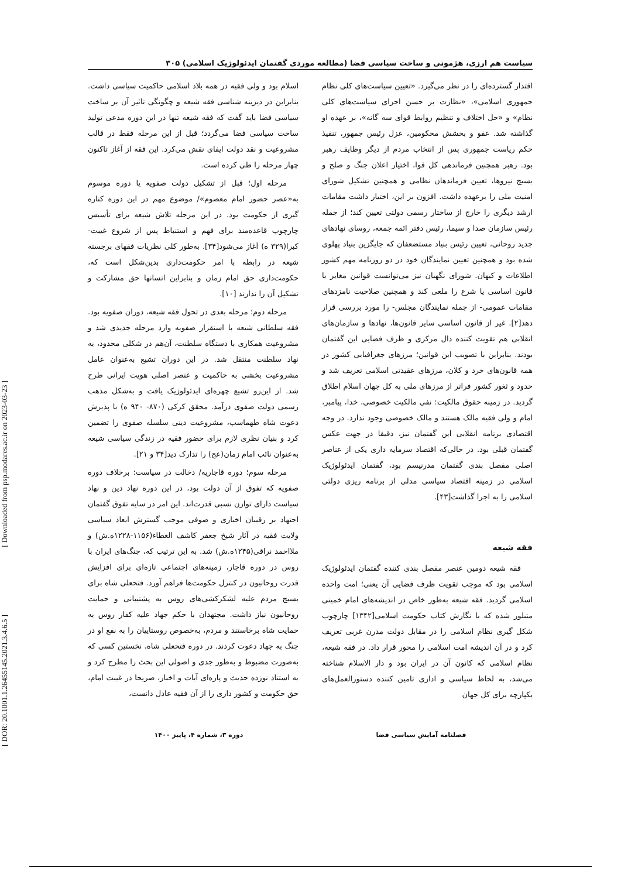[ Downloaded from psp.modares.ac.ir on 2023-03-23 ]
[ DOR: 20.1001.1.26455145.2021.3.4.6.5 ]
سیاست هم ارزی، هژمونی و ساخت سیاسی فضا (مطالعه موردی گفتمان ایدئولوژیک اسلامی) ۳۰۵
اقتدار گسترده‌ای را در نظر می‌گیرد. «تعیین سیاست‌های کلی نظام جمهوری اسلامی»، «نظارت بر حسن اجرای سیاست‌های کلی نظام» و «حل اختلاف و تنظیم روابط قوای سه گانه»، بر عهده او گذاشته شد. عفو و بخشش محکومین، عزل رئیس جمهور، تنفیذ حکم ریاست جمهوری پس از انتخاب مردم از دیگر وظایف رهبر بود. رهبر همچنین فرماندهی کل قوا، اختیار اعلان جنگ و صلح و بسیج نیروها، تعیین فرماندهان نظامی و همچنین تشکیل شورای امنیت ملی را برعهده داشت. افزون بر این، اختیار داشت مقامات ارشد دیگری را خارج از ساختار رسمی دولتی تعیین کند؛ از جمله رئیس سازمان صدا و سیما، رئیس دفتر ائمه جمعه، روسای نهادهای جدید روحانی، تعیین رئیس بنیاد مستضعفان که جایگزین بنیاد پهلوی شده بود و همچنین تعیین نمایندگان خود در دو روزنامه مهم کشور اطلاعات و کیهان. شورای نگهبان نیز می‌توانست قوانین مغایر با قانون اساسی یا شرع را ملغی کند و همچنین صلاحیت نامزدهای مقامات عمومی- از جمله نمایندگان مجلس- را مورد بررسی قرار دهد[۲]. غیر از قانون اساسی سایر قانون‌ها، نهادها و سازمان‌های انقلابی هم تقویت کننده دال مرکزی و ظرف فضایی این گفتمان بودند. بنابراین با تصویب این قوانین؛ مرزهای جغرافیایی کشور در همه قانون‌های خرد و کلان، مرزهای عقیدتی اسلامی تعریف شد و حدود و ثغور کشور فراتر از مرزهای ملی به کل جهان اسلام اطلاق گردید. در زمینه حقوق مالکیت: نفی مالکیت خصوصی، خدا، پیامبر، امام و ولی فقیه مالک هستند و مالک خصوصی وجود ندارد. در وجه اقتصادی برنامه انقلابی این گفتمان نیز، دقیقا در جهت عکس گفتمان قبلی بود. در حالی‌که اقتصاد سرمایه داری یکی از عناصر اصلی مفصل بندی گفتمان مدرنیسم بود، گفتمان ایدئولوژیک اسلامی در زمینه اقتصاد سیاسی مدلی از برنامه ریزی دولتی اسلامی را به اجرا گذاشت[۴۳].
فقه شیعه
فقه شیعه دومین عنصر مفصل بندی کننده گفتمان ایدئولوژیک اسلامی بود که موجب تقویت ظرف فضایی آن یعنی؛ امت واحده اسلامی گردید. فقه شیعه به‌طور خاص در اندیشه‌های امام خمینی متبلور شده که با نگارش کتاب حکومت اسلامی[۱۳۴۲] چارچوب شکل گیری نظام اسلامی را در مقابل دولت مدرن غربی تعریف کرد و در آن اندیشه امت اسلامی را محور قرار داد. در فقه شیعه، نظام اسلامی که کانون آن در ایران بود و دار الاسلام شناخته می‌شد، به لحاظ سیاسی و اداری تامین کننده دستورالعمل‌های یکپارچه برای کل جهان
اسلام بود و ولی فقیه در همه بلاد اسلامی حاکمیت سیاسی داشت. بنابراین در دیرینه شناسی فقه شیعه و چگونگی تاثیر آن بر ساخت سیاسی فضا باید گفت که فقه شیعه تنها در این دوره مدعی تولید ساخت سیاسی فضا می‌گردد؛ قبل از این مرحله فقط در قالب مشروعیت و نقد دولت ایفای نقش می‌کرد. این فقه از آغاز تاکنون چهار مرحله را طی کرده است.
مرحله اول؛ قبل از تشکیل دولت صفویه یا دوره موسوم به«عصر حضور امام معصوم»/ موضوع مهم در این دوره کناره گیری از حکومت بود. در این مرحله تلاش شیعه برای تأسیس چارچوب قاعده‌مند برای فهم و استنباط پس از شروع غیبت- کبرا(۳۲۹ ه) آغاز می‌شود[۳۴]. به‌طور کلی نظریات فقهای برجسته شیعه در رابطه با امر حکومت‌داری بدین‌شکل است که، حکومت‌داری حق امام زمان و بنابراین انسانها حق مشارکت و تشکیل آن را ندارند [۱۰].
مرحله دوم؛ مرحله بعدی در تحول فقه شیعه، دوران صفویه بود. فقه سلطانی شیعه با استقرار صفویه وارد مرحله جدیدی شد و مشروعیت همکاری با دستگاه سلطنت، آن‌هم در شکلی محدود، به نهاد سلطنت منتقل شد. در این دوران تشیع به‌عنوان عامل مشروعیت بخشی به حاکمیت و عنصر اصلی هویت ایرانی طرح شد. از این‌رو تشیع چهره‌ای ایدئولوژیک یافت و به‌شکل مذهب رسمی دولت صفوی درآمد. محقق کرکی (۸۷۰- ۹۴۰ ه) با پذیرش دعوت شاه طهماسب، مشروعیت دینی سلسله صفوی را تضمین کرد و بنیان نظری لازم برای حضور فقیه در زندگی سیاسی شیعه به‌عنوان نائب امام زمان(عج) را تدارک دید[۳۴ و ۲۱].
مرحله سوم؛ دوره قاجاریه/ دخالت در سیاست: برخلاف دوره صفویه که تفوق از آن دولت بود، در این دوره نهاد دین و نهاد سیاست دارای توازن نسبی قدرت‌اند. این امر در سایه تفوق گفتمان اجتهاد بر رقیبان اخباری و صوفی موجب گسترش ابعاد سیاسی ولایت فقیه در آثار شیخ جعفر کاشف الغطاء(۱۱۵۶-۱۲۲۸ه.ش) و ملااحمد نراقی(۱۲۴۵ه.ش) شد. به این ترتیب که، جنگ‌های ایران با روس در دوره قاجار، زمینه‌های اجتماعی تازه‌ای برای افزایش قدرت روحانیون در کنترل حکومت‌ها فراهم آورد. فتحعلی شاه برای بسیج مردم علیه لشکرکشی‌های روس به پشتیبانی و حمایت روحانیون نیاز داشت. مجتهدان با حکم جهاد علیه کفار روس به حمایت شاه برخاستند و مردم، به‌خصوص روستاییان را به نفع او در جنگ به جهاد دعوت کردند. در دوره فتحعلی شاه، نخستین کسی که به‌صورت مضبوط و به‌طور جدی و اصولی این بحث را مطرح کرد و به استناد نوزده حدیث و پاره‌ای آیات و اخبار، صریحا در غیبت امام، حق حکومت و کشور داری را از آن فقیه عادل دانست،
فصلنامه آمایش سیاسی فضا دوره ۳، شماره ۴، پاییز ۱۴۰۰